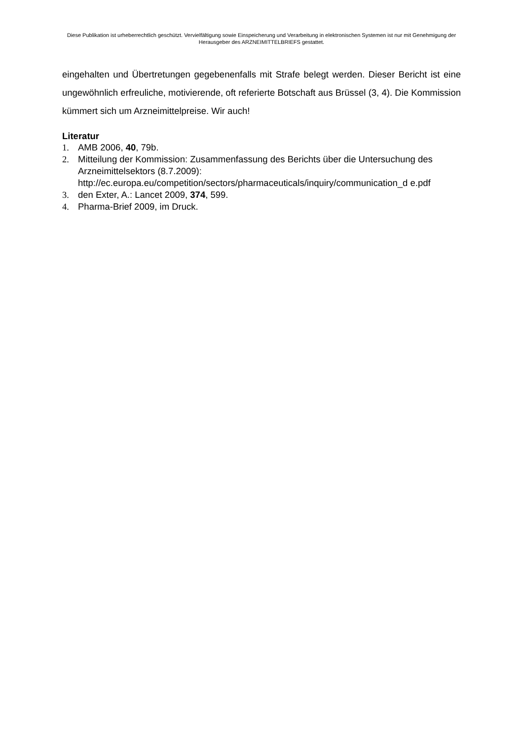Diese Publikation ist urheberrechtlich geschützt. Vervielfältigung sowie Einspeicherung und Verarbeitung in elektronischen Systemen ist nur mit Genehmigung der Herausgeber des ARZNEIMITTELBRIEFS gestattet.
eingehalten und Übertretungen gegebenenfalls mit Strafe belegt werden. Dieser Bericht ist eine ungewöhnlich erfreuliche, motivierende, oft referierte Botschaft aus Brüssel (3, 4). Die Kommission kümmert sich um Arzneimittelpreise. Wir auch!
Literatur
1. AMB 2006, 40, 79b.
2. Mitteilung der Kommission: Zusammenfassung des Berichts über die Untersuchung des Arzneimittelsektors (8.7.2009): http://ec.europa.eu/competition/sectors/pharmaceuticals/inquiry/communication_d e.pdf
3. den Exter, A.: Lancet 2009, 374, 599.
4. Pharma-Brief 2009, im Druck.